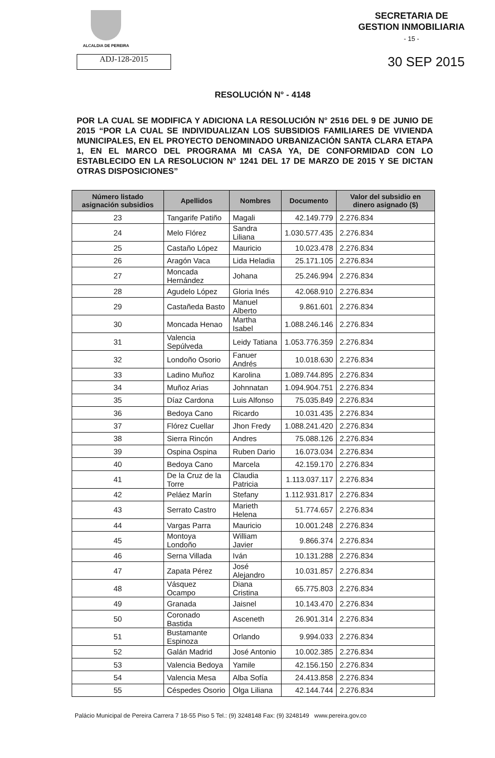ALCALDIA DE PEREIRA
SECRETARIA DE
GESTION INMOBILIARIA
- 15 -
ADJ-128-2015
30 SEP 2015
RESOLUCIÓN N° - 4148
POR LA CUAL SE MODIFICA Y ADICIONA LA RESOLUCIÓN N° 2516 DEL 9 DE JUNIO DE 2015 “POR LA CUAL SE INDIVIDUALIZAN LOS SUBSIDIOS FAMILIARES DE VIVIENDA MUNICIPALES, EN EL PROYECTO DENOMINADO URBANIZACIÓN SANTA CLARA ETAPA 1, EN EL MARCO DEL PROGRAMA MI CASA YA, DE CONFORMIDAD CON LO ESTABLECIDO EN LA RESOLUCION N° 1241 DEL 17 DE MARZO DE 2015 Y SE DICTAN OTRAS DISPOSICIONES”
| Número listado asignación subsidios | Apellidos | Nombres | Documento | Valor del subsidio en dinero asignado ($) |
| --- | --- | --- | --- | --- |
| 23 | Tangarife Patiño | Magali | 42.149.779 | 2.276.834 |
| 24 | Melo Flórez | Sandra Liliana | 1.030.577.435 | 2.276.834 |
| 25 | Castaño López | Mauricio | 10.023.478 | 2.276.834 |
| 26 | Aragón Vaca | Lida Heladia | 25.171.105 | 2.276.834 |
| 27 | Moncada Hernández | Johana | 25.246.994 | 2.276.834 |
| 28 | Agudelo López | Gloria Inés | 42.068.910 | 2.276.834 |
| 29 | Castañeda Basto | Manuel Alberto | 9.861.601 | 2.276.834 |
| 30 | Moncada Henao | Martha Isabel | 1.088.246.146 | 2.276.834 |
| 31 | Valencia Sepúlveda | Leidy Tatiana | 1.053.776.359 | 2.276.834 |
| 32 | Londoño Osorio | Fanuer Andrés | 10.018.630 | 2.276.834 |
| 33 | Ladino Muñoz | Karolina | 1.089.744.895 | 2.276.834 |
| 34 | Muñoz Arias | Johnnatan | 1.094.904.751 | 2.276.834 |
| 35 | Díaz Cardona | Luis Alfonso | 75.035.849 | 2.276.834 |
| 36 | Bedoya Cano | Ricardo | 10.031.435 | 2.276.834 |
| 37 | Flórez Cuellar | Jhon Fredy | 1.088.241.420 | 2.276.834 |
| 38 | Sierra Rincón | Andres | 75.088.126 | 2.276.834 |
| 39 | Ospina Ospina | Ruben Dario | 16.073.034 | 2.276.834 |
| 40 | Bedoya Cano | Marcela | 42.159.170 | 2.276.834 |
| 41 | De la Cruz de la Torre | Claudia Patricia | 1.113.037.117 | 2.276.834 |
| 42 | Peláez Marín | Stefany | 1.112.931.817 | 2.276.834 |
| 43 | Serrato Castro | Marieth Helena | 51.774.657 | 2.276.834 |
| 44 | Vargas Parra | Mauricio | 10.001.248 | 2.276.834 |
| 45 | Montoya Londoño | William Javier | 9.866.374 | 2.276.834 |
| 46 | Serna Villada | Iván | 10.131.288 | 2.276.834 |
| 47 | Zapata Pérez | José Alejandro | 10.031.857 | 2.276.834 |
| 48 | Vásquez Ocampo | Diana Cristina | 65.775.803 | 2.276.834 |
| 49 | Granada | Jaisnel | 10.143.470 | 2.276.834 |
| 50 | Coronado Bastida | Asceneth | 26.901.314 | 2.276.834 |
| 51 | Bustamante Espinoza | Orlando | 9.994.033 | 2.276.834 |
| 52 | Galán Madrid | José Antonio | 10.002.385 | 2.276.834 |
| 53 | Valencia Bedoya | Yamile | 42.156.150 | 2.276.834 |
| 54 | Valencia Mesa | Alba Sofía | 24.413.858 | 2.276.834 |
| 55 | Céspedes Osorio | Olga Liliana | 42.144.744 | 2.276.834 |
Palácio Municipal de Pereira Carrera 7 18-55 Piso 5 Tel.: (9) 3248148 Fax: (9) 3248149 www.pereira.gov.co